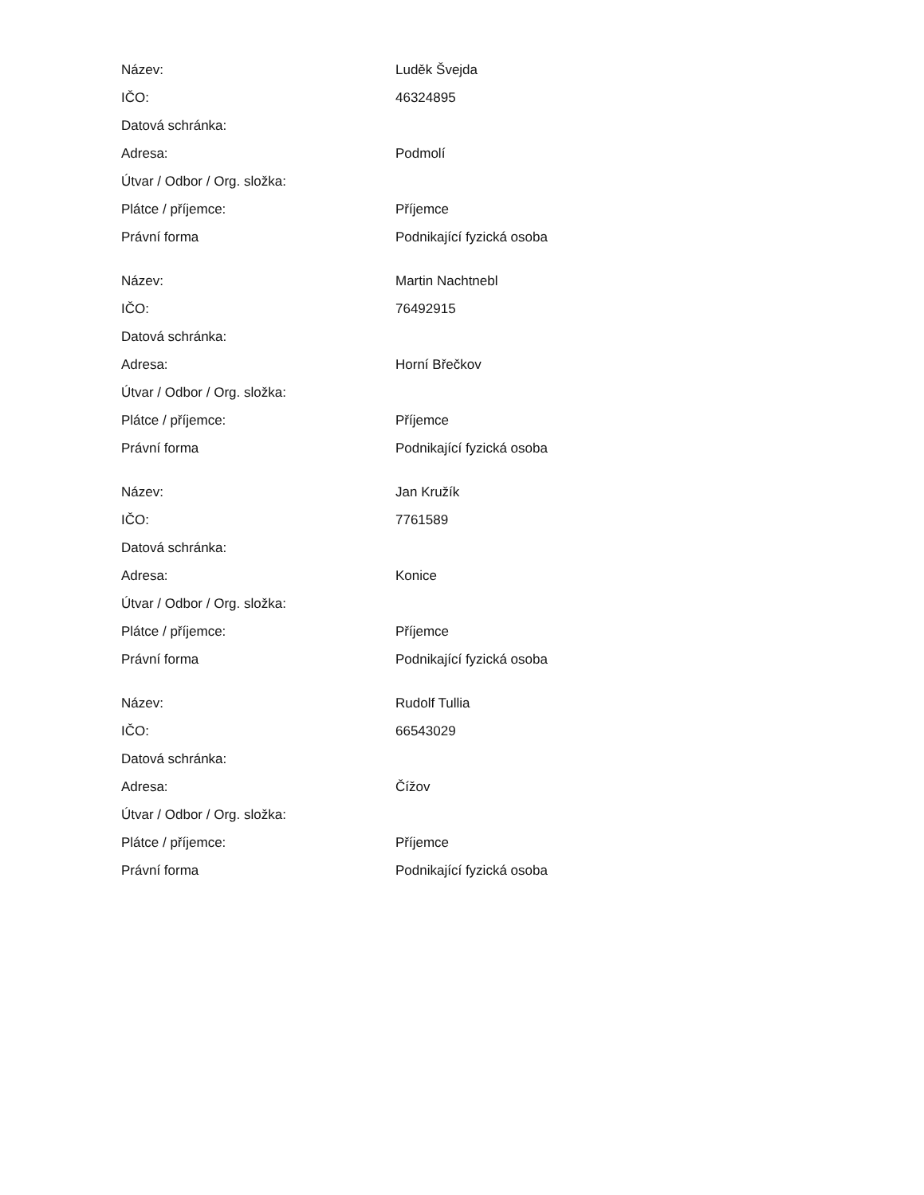| Název: | Luděk Švejda |
| IČO: | 46324895 |
| Datová schránka: | |
| Adresa: | Podmolí |
| Útvar / Odbor / Org. složka: | |
| Plátce / příjemce: | Příjemce |
| Právní forma | Podnikající fyzická osoba |
| Název: | Martin Nachtnebl |
| IČO: | 76492915 |
| Datová schránka: | |
| Adresa: | Horní Břečkov |
| Útvar / Odbor / Org. složka: | |
| Plátce / příjemce: | Příjemce |
| Právní forma | Podnikající fyzická osoba |
| Název: | Jan Kružík |
| IČO: | 7761589 |
| Datová schránka: | |
| Adresa: | Konice |
| Útvar / Odbor / Org. složka: | |
| Plátce / příjemce: | Příjemce |
| Právní forma | Podnikající fyzická osoba |
| Název: | Rudolf Tullia |
| IČO: | 66543029 |
| Datová schránka: | |
| Adresa: | Čížov |
| Útvar / Odbor / Org. složka: | |
| Plátce / příjemce: | Příjemce |
| Právní forma | Podnikající fyzická osoba |